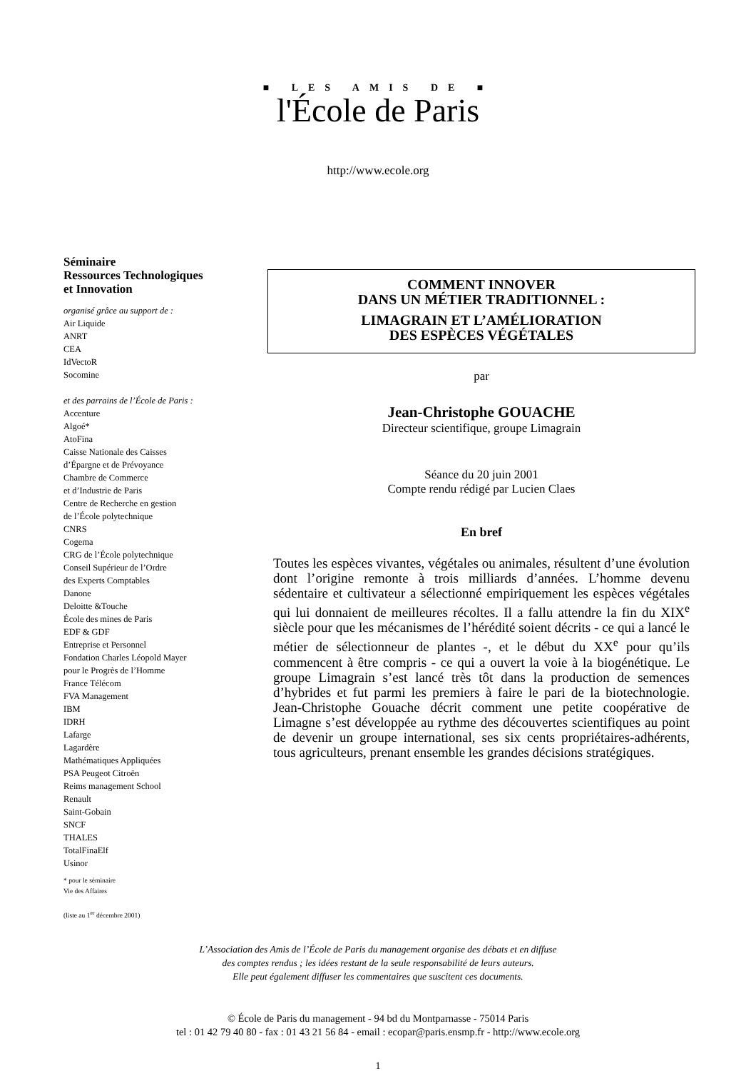■ LES AMIS DE ■
l'École de Paris
http://www.ecole.org
Séminaire
Ressources Technologiques
et Innovation
organisé grâce au support de :
Air Liquide
ANRT
CEA
IdVectoR
Socomine
et des parrains de l’École de Paris :
Accenture
Algoé*
AtoFina
Caisse Nationale des Caisses
d’Épargne et de Prévoyance
Chambre de Commerce
et d’Industrie de Paris
Centre de Recherche en gestion
de l’École polytechnique
CNRS
Cogema
CRG de l’École polytechnique
Conseil Supérieur de l’Ordre
des Experts Comptables
Danone
Deloitte &Touche
École des mines de Paris
EDF & GDF
Entreprise et Personnel
Fondation Charles Léopold Mayer
pour le Progrès de l’Homme
France Télécom
FVA Management
IBM
IDRH
Lafarge
Lagardère
Mathématiques Appliquées
PSA Peugeot Citroën
Reims management School
Renault
Saint-Gobain
SNCF
THALES
TotalFinaElf
Usinor
* pour le séminaire
Vie des Affaires
(liste au 1<sup>er</sup> décembre 2001)
COMMENT INNOVER
DANS UN MÉTIER TRADITIONNEL :
LIMAGRAIN ET L’AMÉLIORATION
DES ESPÈCES VÉGÉTALES
par
Jean-Christophe GOUACHE
Directeur scientifique, groupe Limagrain
Séance du 20 juin 2001
Compte rendu rédigé par Lucien Claes
En bref
Toutes les espèces vivantes, végétales ou animales, résultent d’une évolution dont l’origine remonte à trois milliards d’années. L’homme devenu sédentaire et cultivateur a sélectionné empiriquement les espèces végétales qui lui donnaient de meilleures récoltes. Il a fallu attendre la fin du XIX<sup>e</sup> siècle pour que les mécanismes de l’hérédité soient décrits - ce qui a lancé le métier de sélectionneur de plantes -, et le début du XX<sup>e</sup> pour qu’ils commencent à être compris - ce qui a ouvert la voie à la biogénétique. Le groupe Limagrain s’est lancé très tôt dans la production de semences d’hybrides et fut parmi les premiers à faire le pari de la biotechnologie. Jean-Christophe Gouache décrit comment une petite coopérative de Limagne s’est développée au rythme des découvertes scientifiques au point de devenir un groupe international, ses six cents propriétaires-adhérents, tous agriculteurs, prenant ensemble les grandes décisions stratégiques.
L’Association des Amis de l’École de Paris du management organise des débats et en diffuse
des comptes rendus ; les idées restant de la seule responsabilité de leurs auteurs.
Elle peut également diffuser les commentaires que suscitent ces documents.
© École de Paris du management - 94 bd du Montparnasse - 75014 Paris
tel : 01 42 79 40 80 - fax : 01 43 21 56 84 - email : ecopar@paris.ensmp.fr - http://www.ecole.org
1